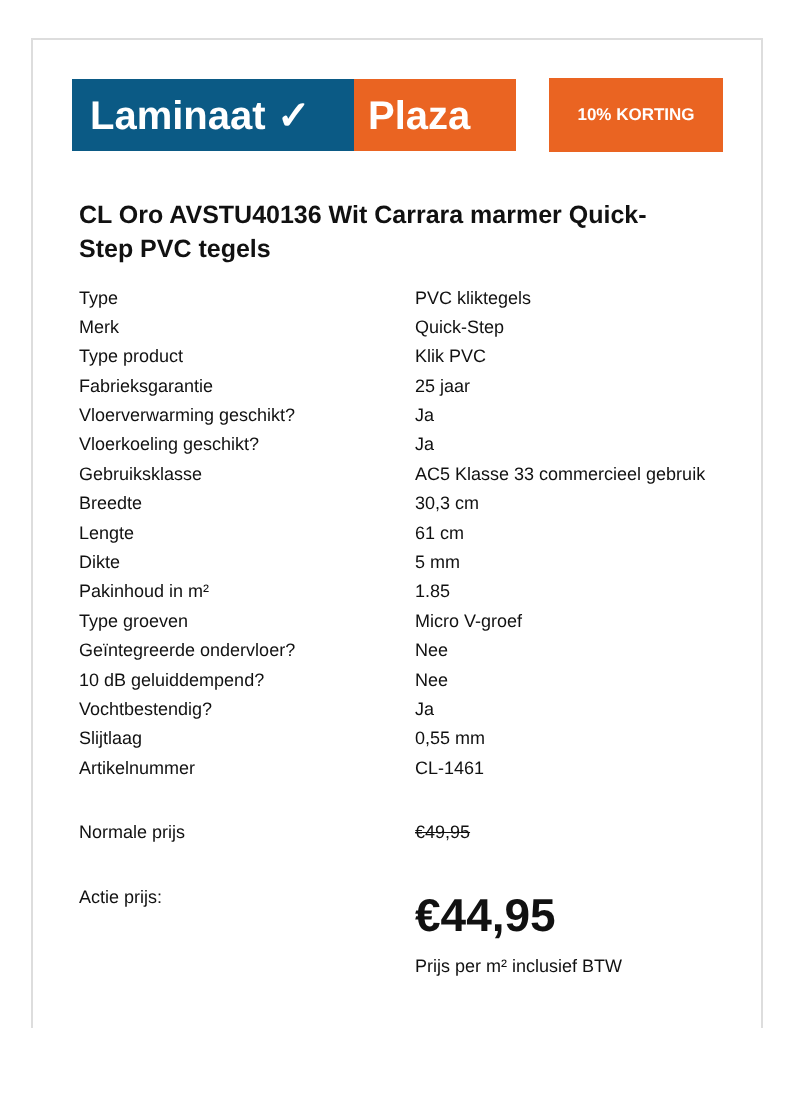Laminaat ✓ Plaza
10% KORTING
CL Oro AVSTU40136 Wit Carrara marmer Quick-Step PVC tegels
| Type | PVC kliktegels |
| Merk | Quick-Step |
| Type product | Klik PVC |
| Fabrieksgarantie | 25 jaar |
| Vloerverwarming geschikt? | Ja |
| Vloerkoeling geschikt? | Ja |
| Gebruiksklasse | AC5 Klasse 33 commercieel gebruik |
| Breedte | 30,3 cm |
| Lengte | 61 cm |
| Dikte | 5 mm |
| Pakinhoud in m² | 1.85 |
| Type groeven | Micro V-groef |
| Geïntegreerde ondervloer? | Nee |
| 10 dB geluiddempend? | Nee |
| Vochtbestendig? | Ja |
| Slijtlaag | 0,55 mm |
| Artikelnummer | CL-1461 |
| Normale prijs | €49,95 |
| Actie prijs: | €44,95 Prijs per m² inclusief BTW |